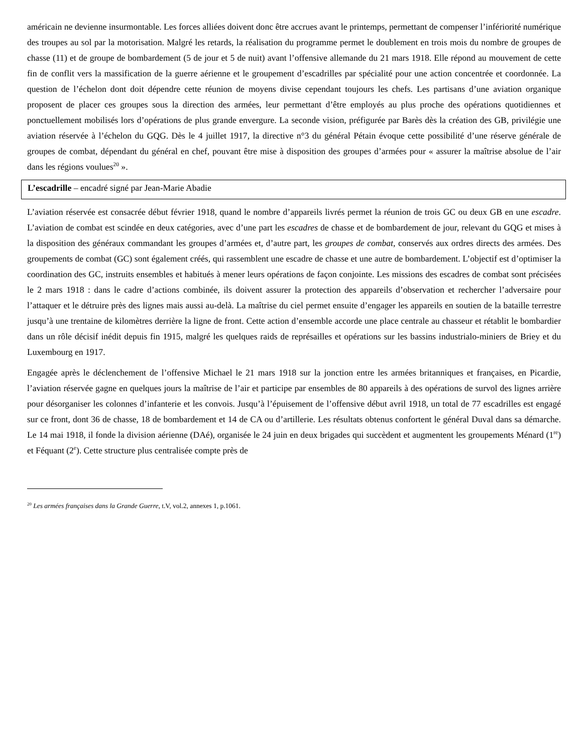américain ne devienne insurmontable. Les forces alliées doivent donc être accrues avant le printemps, permettant de compenser l’infériorité numérique des troupes au sol par la motorisation. Malgré les retards, la réalisation du programme permet le doublement en trois mois du nombre de groupes de chasse (11) et de groupe de bombardement (5 de jour et 5 de nuit) avant l’offensive allemande du 21 mars 1918. Elle répond au mouvement de cette fin de conflit vers la massification de la guerre aérienne et le groupement d’escadrilles par spécialité pour une action concentrée et coordonnée. La question de l’échelon dont doit dépendre cette réunion de moyens divise cependant toujours les chefs. Les partisans d’une aviation organique proposent de placer ces groupes sous la direction des armées, leur permettant d’être employés au plus proche des opérations quotidiennes et ponctuellement mobilisés lors d’opérations de plus grande envergure. La seconde vision, préfigurée par Barès dès la création des GB, privilégie une aviation réservée à l’échelon du GQG. Dès le 4 juillet 1917, la directive n°3 du général Pétain évoque cette possibilité d’une réserve générale de groupes de combat, dépendant du général en chef, pouvant être mise à disposition des groupes d’armées pour « assurer la maîtrise absolue de l’air dans les régions voulues<sup>20</sup> ».
L’escadrille – encadré signé par Jean-Marie Abadie
L’aviation réservée est consacrée début février 1918, quand le nombre d’appareils livrés permet la réunion de trois GC ou deux GB en une escadre. L’aviation de combat est scindée en deux catégories, avec d’une part les escadres de chasse et de bombardement de jour, relevant du GQG et mises à la disposition des généraux commandant les groupes d’armées et, d’autre part, les groupes de combat, conservés aux ordres directs des armées. Des groupements de combat (GC) sont également créés, qui rassemblent une escadre de chasse et une autre de bombardement. L’objectif est d’optimiser la coordination des GC, instruits ensembles et habitués à mener leurs opérations de façon conjointe. Les missions des escadres de combat sont précisées le 2 mars 1918 : dans le cadre d’actions combinée, ils doivent assurer la protection des appareils d’observation et rechercher l’adversaire pour l’attaquer et le détruire près des lignes mais aussi au-delà. La maîtrise du ciel permet ensuite d’engager les appareils en soutien de la bataille terrestre jusqu’à une trentaine de kilomètres derrière la ligne de front. Cette action d’ensemble accorde une place centrale au chasseur et rétablit le bombardier dans un rôle décisif inédit depuis fin 1915, malgré les quelques raids de représailles et opérations sur les bassins industrialo-miniers de Briey et du Luxembourg en 1917.
Engagée après le déclenchement de l’offensive Michael le 21 mars 1918 sur la jonction entre les armées britanniques et françaises, en Picardie, l’aviation réservée gagne en quelques jours la maîtrise de l’air et participe par ensembles de 80 appareils à des opérations de survol des lignes arrière pour désorganiser les colonnes d’infanterie et les convois. Jusqu’à l’épuisement de l’offensive début avril 1918, un total de 77 escadrilles est engagé sur ce front, dont 36 de chasse, 18 de bombardement et 14 de CA ou d’artillerie. Les résultats obtenus confortent le général Duval dans sa démarche. Le 14 mai 1918, il fonde la division aérienne (DAé), organisée le 24 juin en deux brigades qui succèdent et augmentent les groupements Ménard (1<sup>re</sup>) et Féquant (2<sup>e</sup>). Cette structure plus centralisée compte près de
<sup>20</sup> Les armées françaises dans la Grande Guerre, t.V, vol.2, annexes 1, p.1061.